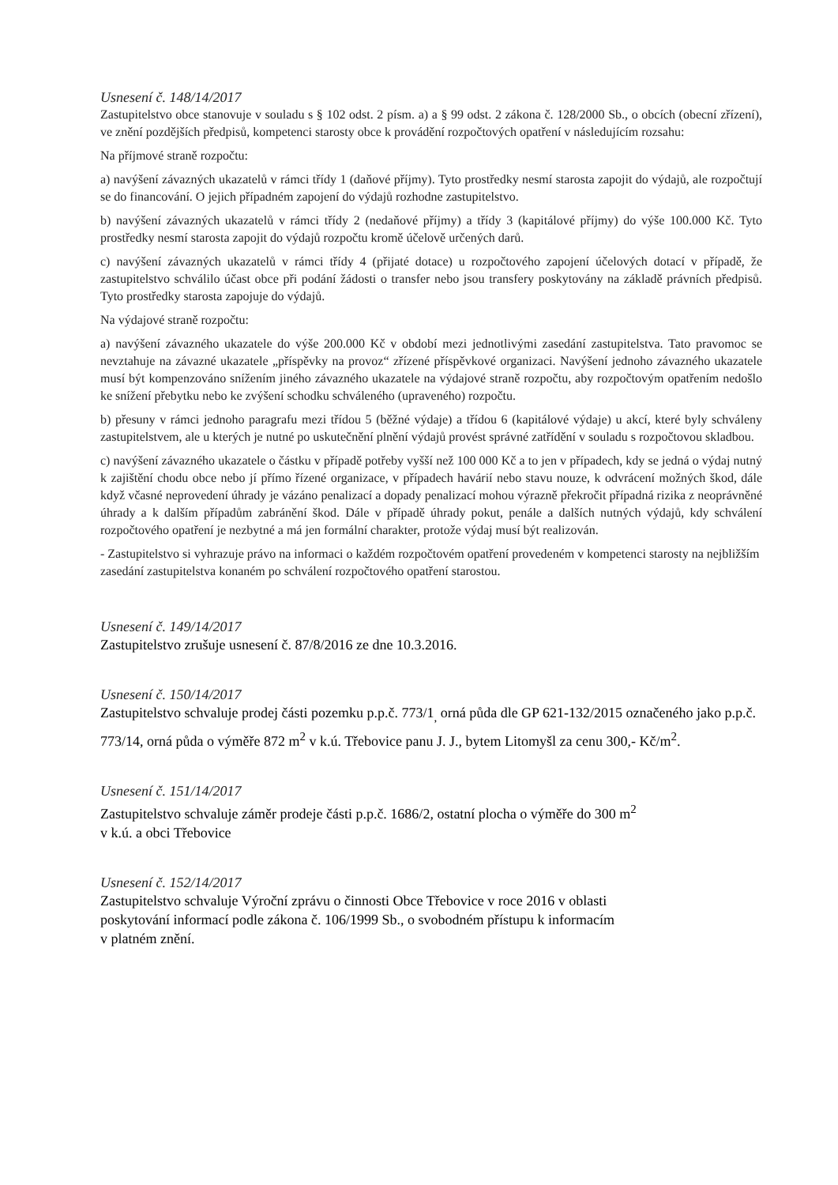Usnesení č. 148/14/2017
Zastupitelstvo obce stanovuje v souladu s § 102 odst. 2 písm. a) a § 99 odst. 2 zákona č. 128/2000 Sb., o obcích (obecní zřízení), ve znění pozdějších předpisů, kompetenci starosty obce k provádění rozpočtových opatření v následujícím rozsahu:
Na příjmové straně rozpočtu:
a) navýšení závazných ukazatelů v rámci třídy 1 (daňové příjmy). Tyto prostředky nesmí starosta zapojit do výdajů, ale rozpočtují se do financování. O jejich případném zapojení do výdajů rozhodne zastupitelstvo.
b) navýšení závazných ukazatelů v rámci třídy 2 (nedaňové příjmy) a třídy 3 (kapitálové příjmy) do výše 100.000 Kč. Tyto prostředky nesmí starosta zapojit do výdajů rozpočtu kromě účelově určených darů.
c) navýšení závazných ukazatelů v rámci třídy 4 (přijaté dotace) u rozpočtového zapojení účelových dotací v případě, že zastupitelstvo schválilo účast obce při podání žádosti o transfer nebo jsou transfery poskytovány na základě právních předpisů. Tyto prostředky starosta zapojuje do výdajů.
Na výdajové straně rozpočtu:
a) navýšení závazného ukazatele do výše 200.000 Kč v období mezi jednotlivými zasedání zastupitelstva. Tato pravomoc se nevztahuje na závazné ukazatele „příspěvky na provoz“ zřízené příspěvkové organizaci. Navýšení jednoho závazného ukazatele musí být kompenzováno snížením jiného závazného ukazatele na výdajové straně rozpočtu, aby rozpočtovým opatřením nedošlo ke snížení přebytku nebo ke zvýšení schodku schváleného (upraveného) rozpočtu.
b) přesuny v rámci jednoho paragrafu mezi třídou 5 (běžné výdaje) a třídou 6 (kapitálové výdaje) u akcí, které byly schváleny zastupitelstvem, ale u kterých je nutné po uskutečnění plnění výdajů provést správné zatřídění v souladu s rozpočtovou skladbou.
c) navýšení závazného ukazatele o částku v případě potřeby vyšší než 100 000 Kč a to jen v případech, kdy se jedná o výdaj nutný k zajištění chodu obce nebo jí přímo řízené organizace, v případech havárií nebo stavu nouze, k odvrácení možných škod, dále když včasné neprovedení úhrady je vázáno penalizací a dopady penalizací mohou výrazně překročit případná rizika z neoprávněné úhrady a k dalším případům zabránění škod. Dále v případě úhrady pokut, penále a dalších nutných výdajů, kdy schválení rozpočtového opatření je nezbytné a má jen formální charakter, protože výdaj musí být realizován.
- Zastupitelstvo si vyhrazuje právo na informaci o každém rozpočtovém opatření provedeném v kompetenci starosty na nejbližším zasedání zastupitelstva konaném po schválení rozpočtového opatření starostou.
Usnesení č. 149/14/2017
Zastupitelstvo zrušuje usnesení č. 87/8/2016 ze dne 10.3.2016.
Usnesení č. 150/14/2017
Zastupitelstvo schvaluje prodej části pozemku p.p.č. 773/1<sub>,</sub> orná půda dle GP 621-132/2015 označeného jako p.p.č. 773/14, orná půda o výměře 872 m<sup>2</sup> v k.ú. Třebovice panu J. J., bytem Litomyšl za cenu 300,- Kč/m<sup>2</sup>.
Usnesení č. 151/14/2017
Zastupitelstvo schvaluje záměr prodeje části p.p.č. 1686/2, ostatní plocha o výměře do 300 m<sup>2</sup>
v k.ú. a obci Třebovice
Usnesení č. 152/14/2017
Zastupitelstvo schvaluje Výroční zprávu o činnosti Obce Třebovice v roce 2016 v oblasti
poskytování informací podle zákona č. 106/1999 Sb., o svobodném přístupu k informacím
v platném znění.